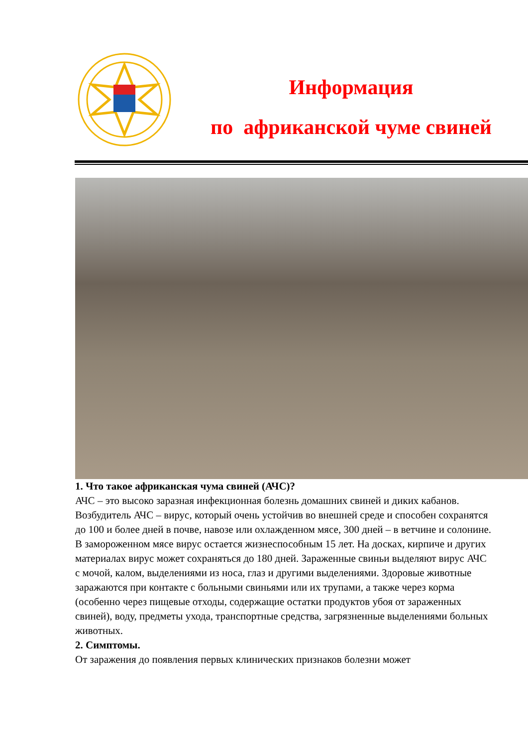Информация
по африканской чуме свиней
1. Что такое африканская чума свиней (АЧС)?
АЧС – это высоко заразная инфекционная болезнь домашних свиней и диких кабанов. Возбудитель АЧС – вирус, который очень устойчив во внешней среде и способен сохранятся до 100 и более дней в почве, навозе или охлажденном мясе, 300 дней – в ветчине и солонине. В замороженном мясе вирус остается жизнеспособным 15 лет. На досках, кирпиче и других материалах вирус может сохраняться до 180 дней. Зараженные свиньи выделяют вирус АЧС с мочой, калом, выделениями из носа, глаз и другими выделениями. Здоровые животные заражаются при контакте с больными свиньями или их трупами, а также через корма (особенно через пищевые отходы, содержащие остатки продуктов убоя от зараженных свиней), воду, предметы ухода, транспортные средства, загрязненные выделениями больных животных.
2. Симптомы.
От заражения до появления первых клинических признаков болезни может